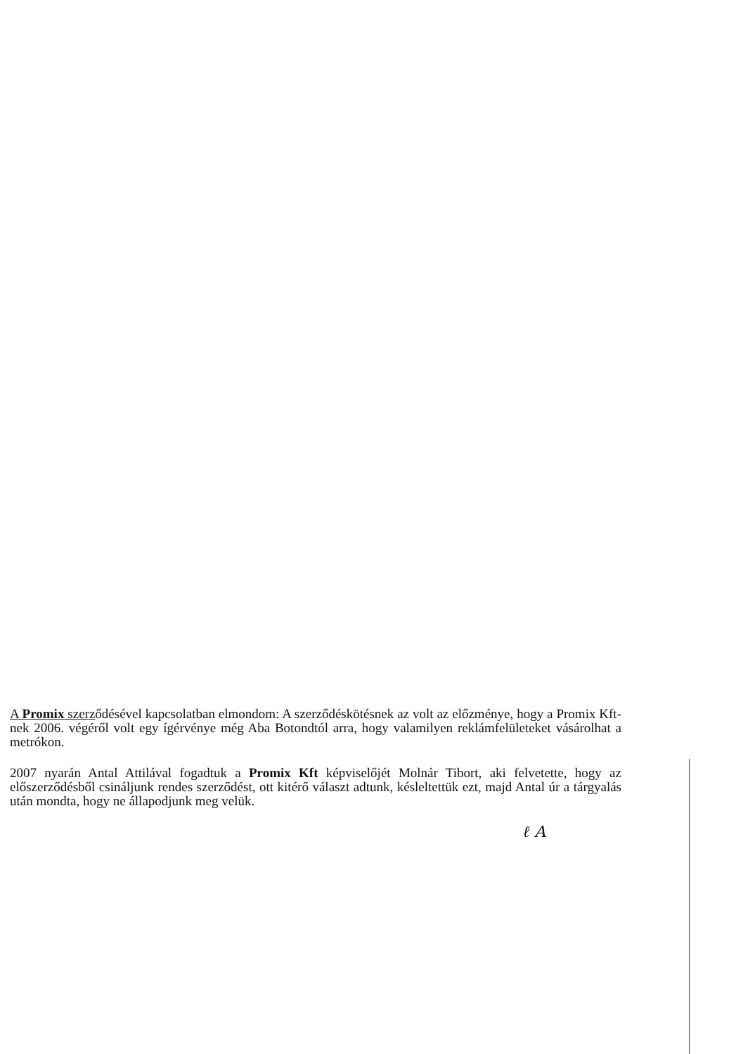A Promix szerződésével kapcsolatban elmondom: A szerződéskötésnek az volt az előzménye, hogy a Promix Kft-nek 2006. végéről volt egy ígérvénye még Aba Botondtól arra, hogy valamilyen reklámfelületeket vásárolhat a metrókon.
2007 nyarán Antal Attilával fogadtuk a Promix Kft képviselőjét Molnár Tibort, aki felvetette, hogy az előszerződésből csináljunk rendes szerződést, ott kitérő választ adtunk, késleltettük ezt, majd Antal úr a tárgyalás után mondta, hogy ne állapodjunk meg velük.
ℓ A